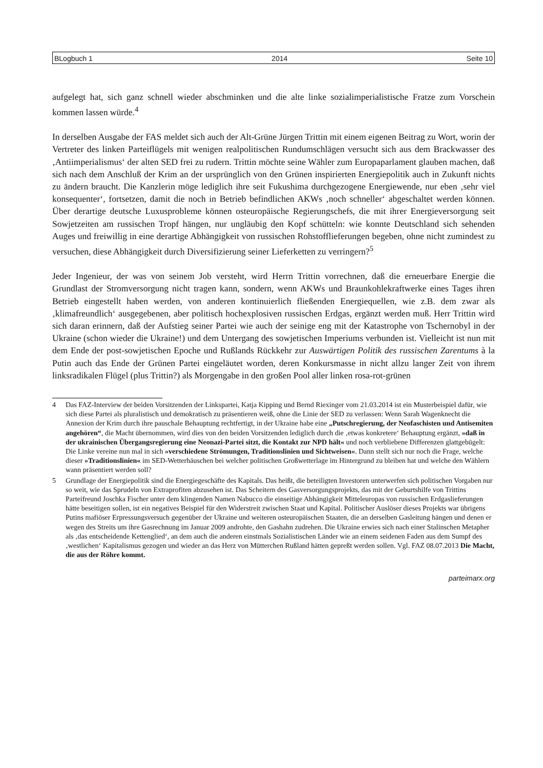BLogbuch 1 2014 Seite 10
aufgelegt hat, sich ganz schnell wieder abschminken und die alte linke sozialimperialistische Fratze zum Vorschein kommen lassen würde.<sup>4</sup>
In derselben Ausgabe der FAS meldet sich auch der Alt-Grüne Jürgen Trittin mit einem eigenen Beitrag zu Wort, worin der Vertreter des linken Parteiflügels mit wenigen realpolitischen Rundumschlägen versucht sich aus dem Brackwasser des ‚Antiimperialismus‘ der alten SED frei zu rudern. Trittin möchte seine Wähler zum Europaparlament glauben machen, daß sich nach dem Anschluß der Krim an der ursprünglich von den Grünen inspirierten Energiepolitik auch in Zukunft nichts zu ändern braucht. Die Kanzlerin möge lediglich ihre seit Fukushima durchgezogene Energiewende, nur eben ‚sehr viel konsequenter‘, fortsetzen, damit die noch in Betrieb befindlichen AKWs ‚noch schneller‘ abgeschaltet werden können. Über derartige deutsche Luxusprobleme können osteuropäische Regierungschefs, die mit ihrer Energieversorgung seit Sowjetzeiten am russischen Tropf hängen, nur ungläubig den Kopf schütteln: wie konnte Deutschland sich sehenden Auges und freiwillig in eine derartige Abhängigkeit von russischen Rohstofflieferungen begeben, ohne nicht zumindest zu versuchen, diese Abhängigkeit durch Diversifizierung seiner Lieferketten zu verringern?<sup>5</sup>
Jeder Ingenieur, der was von seinem Job versteht, wird Herrn Trittin vorrechnen, daß die erneuerbare Energie die Grundlast der Stromversorgung nicht tragen kann, sondern, wenn AKWs und Braunkohlekraftwerke eines Tages ihren Betrieb eingestellt haben werden, von anderen kontinuierlich fließenden Energiequellen, wie z.B. dem zwar als ‚klimafreundlich‘ ausgegebenen, aber politisch hochexplosiven russischen Erdgas, ergänzt werden muß. Herr Trittin wird sich daran erinnern, daß der Aufstieg seiner Partei wie auch der seinige eng mit der Katastrophe von Tschernobyl in der Ukraine (schon wieder die Ukraine!) und dem Untergang des sowjetischen Imperiums verbunden ist. Vielleicht ist nun mit dem Ende der post-sowjetischen Epoche und Rußlands Rückkehr zur Auswärtigen Politik des russischen Zarentums à la Putin auch das Ende der Grünen Partei eingeläutet worden, deren Konkursmasse in nicht allzu langer Zeit von ihrem linksradikalen Flügel (plus Trittin?) als Morgengabe in den großen Pool aller linken rosa-rot-grünen
4 Das FAZ-Interview der beiden Vorsitzenden der Linkspartei, Katja Kipping und Bernd Riexinger vom 21.03.2014 ist ein Musterbeispiel dafür, wie sich diese Partei als pluralistisch und demokratisch zu präsentieren weiß, ohne die Linie der SED zu verlassen: Wenn Sarah Wagenknecht die Annexion der Krim durch ihre pauschale Behauptung rechtfertigt, in der Ukraine habe eine „Putschregierung, der Neofaschisten und Antisemiten angehören“, die Macht übernommen, wird dies von den beiden Vorsitzenden lediglich durch die ‚etwas konkretere‘ Behauptung ergänzt, »daß in der ukrainischen Übergangsregierung eine Neonazi-Partei sitzt, die Kontakt zur NPD hält« und noch verbliebene Differenzen glattgebügelt: Die Linke vereine nun mal in sich »verschiedene Strömungen, Traditionslinien und Sichtweisen«. Dann stellt sich nur noch die Frage, welche dieser »Traditionslinien« im SED-Wetterhäuschen bei welcher politischen Großwetterlage im Hintergrund zu bleiben hat und welche den Wählern wann präsentiert werden soll?
5 Grundlage der Energiepolitik sind die Energiegeschäfte des Kapitals. Das heißt, die beteiligten Investoren unterwerfen sich politischen Vorgaben nur so weit, wie das Sprudeln von Extraprofiten abzusehen ist. Das Scheitern des Gasversorgungsprojekts, das mit der Geburtshilfe von Trittins Parteifreund Joschka Fischer unter dem klingenden Namen Nabucco die einseitige Abhängigkeit Mitteleuropas von russischen Erdgaslieferungen hätte beseitigen sollen, ist ein negatives Beispiel für den Widerstreit zwischen Staat und Kapital. Politischer Auslöser dieses Projekts war übrigens Putins mafiöser Erpressungsversuch gegenüber der Ukraine und weiteren osteuropäischen Staaten, die an derselben Gasleitung hängen und denen er wegen des Streits um ihre Gasrechnung im Januar 2009 androhte, den Gashahn zudrehen. Die Ukraine erwies sich nach einer Stalinschen Metapher als ‚das entscheidende Kettenglied‘, an dem auch die anderen einstmals Sozialistischen Länder wie an einem seidenen Faden aus dem Sumpf des ‚westlichen‘ Kapitalismus gezogen und wieder an das Herz von Mütterchen Rußland hätten gepreßt werden sollen. Vgl. FAZ 08.07.2013 Die Macht, die aus der Röhre kommt.
parteimarx.org